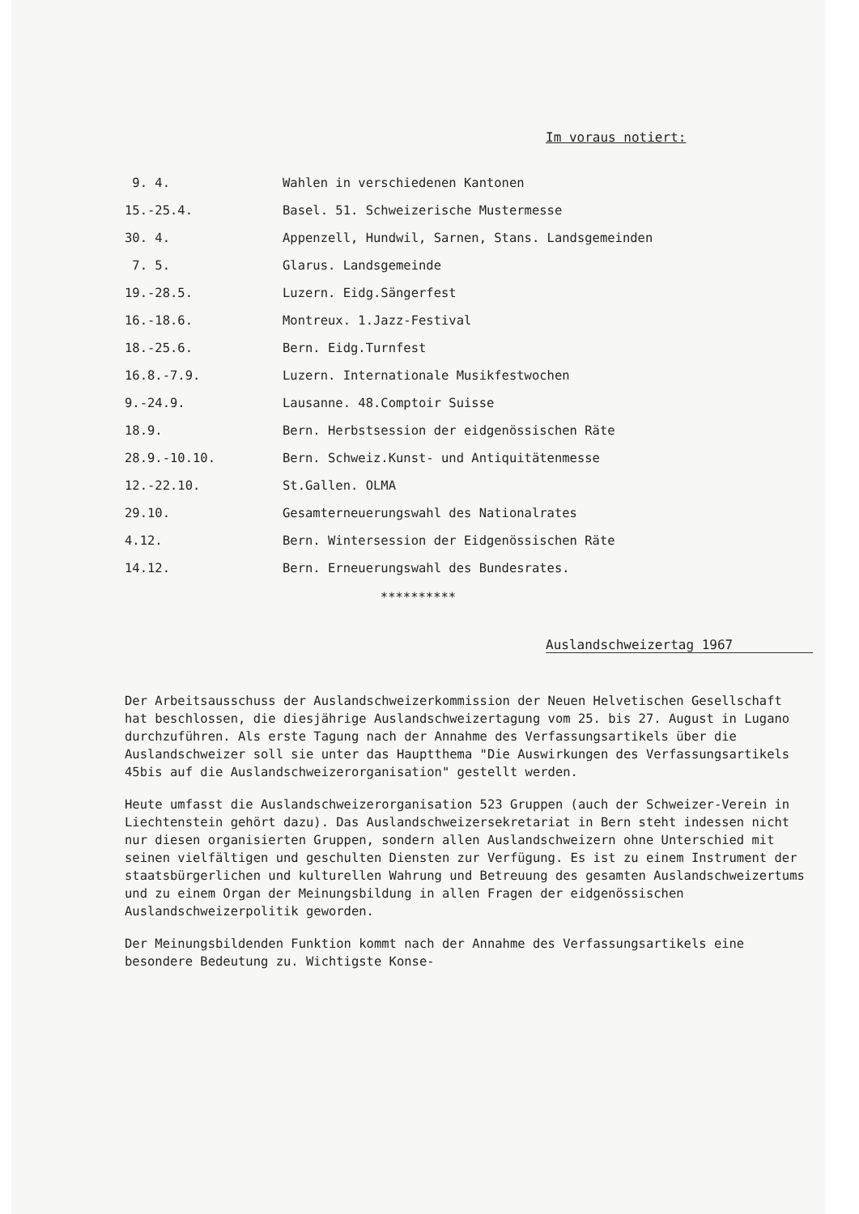Im voraus notiert:
| 9. 4. | Wahlen in verschiedenen Kantonen |
| 15.-25.4. | Basel. 51. Schweizerische Mustermesse |
| 30. 4. | Appenzell, Hundwil, Sarnen, Stans. Landsgemeinden |
| 7. 5. | Glarus. Landsgemeinde |
| 19.-28.5. | Luzern. Eidg.Sängerfest |
| 16.-18.6. | Montreux. 1.Jazz-Festival |
| 18.-25.6. | Bern. Eidg.Turnfest |
| 16.8.-7.9. | Luzern. Internationale Musikfestwochen |
| 9.-24.9. | Lausanne. 48.Comptoir Suisse |
| 18.9. | Bern. Herbstsession der eidgenössischen Räte |
| 28.9.-10.10. | Bern. Schweiz.Kunst- und Antiquitätenmesse |
| 12.-22.10. | St.Gallen. OLMA |
| 29.10. | Gesamterneuerungswahl des Nationalrates |
| 4.12. | Bern. Wintersession der Eidgenössischen Räte |
| 14.12. | Bern. Erneuerungswahl des Bundesrates. |
**********
Auslandschweizertag 1967
Der Arbeitsausschuss der Auslandschweizerkommission der Neuen Helvetischen Gesellschaft hat beschlossen, die diesjährige Auslandschweizertagung vom 25. bis 27. August in Lugano durchzuführen. Als erste Tagung nach der Annahme des Verfassungsartikels über die Auslandschweizer soll sie unter das Hauptthema "Die Auswirkungen des Verfassungsartikels 45bis auf die Auslandschweizerorganisation" gestellt werden.
Heute umfasst die Auslandschweizerorganisation 523 Gruppen (auch der Schweizer-Verein in Liechtenstein gehört dazu). Das Auslandschweizersekretariat in Bern steht indessen nicht nur diesen organisierten Gruppen, sondern allen Auslandschweizern ohne Unterschied mit seinen vielfältigen und geschulten Diensten zur Verfügung. Es ist zu einem Instrument der staatsbürgerlichen und kulturellen Wahrung und Betreuung des gesamten Auslandschweizertums und zu einem Organ der Meinungsbildung in allen Fragen der eidgenössischen Auslandschweizerpolitik geworden.
Der Meinungsbildenden Funktion kommt nach der Annahme des Verfassungsartikels eine besondere Bedeutung zu. Wichtigste Konse-